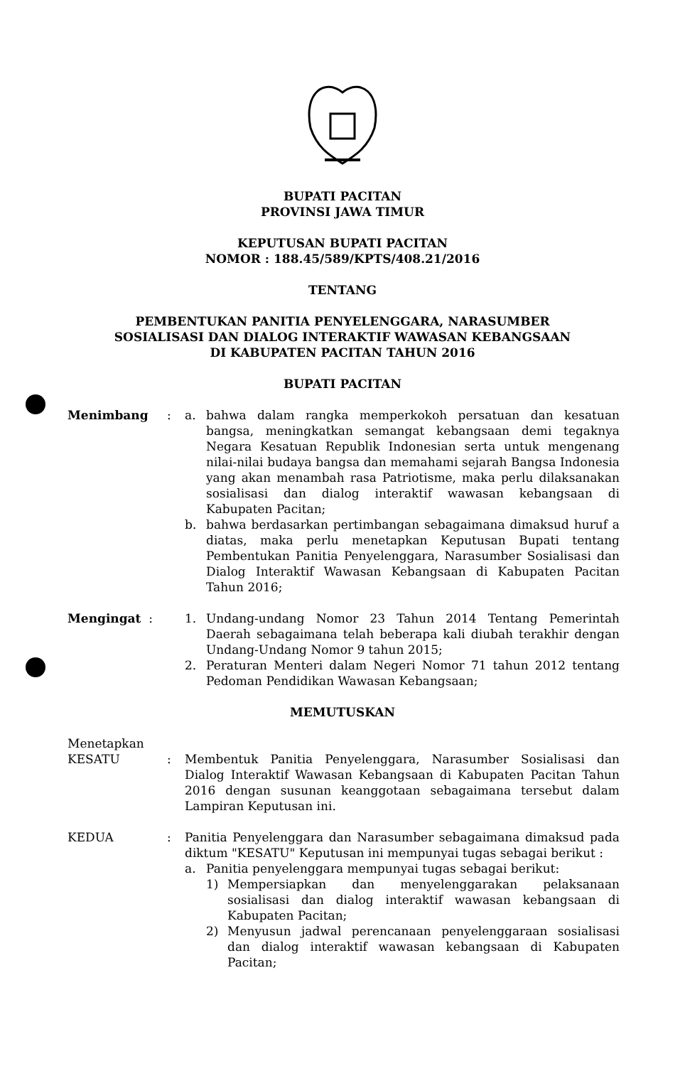BUPATI PACITAN
PROVINSI JAWA TIMUR
KEPUTUSAN BUPATI PACITAN
NOMOR : 188.45/589/KPTS/408.21/2016
TENTANG
PEMBENTUKAN PANITIA PENYELENGGARA, NARASUMBER
SOSIALISASI DAN DIALOG INTERAKTIF WAWASAN KEBANGSAAN
DI KABUPATEN PACITAN TAHUN 2016
BUPATI PACITAN
Menimbang : a. bahwa dalam rangka memperkokoh persatuan dan kesatuan bangsa, meningkatkan semangat kebangsaan demi tegaknya Negara Kesatuan Republik Indonesian serta untuk mengenang nilai-nilai budaya bangsa dan memahami sejarah Bangsa Indonesia yang akan menambah rasa Patriotisme, maka perlu dilaksanakan sosialisasi dan dialog interaktif wawasan kebangsaan di Kabupaten Pacitan;
b. bahwa berdasarkan pertimbangan sebagaimana dimaksud huruf a diatas, maka perlu menetapkan Keputusan Bupati tentang Pembentukan Panitia Penyelenggara, Narasumber Sosialisasi dan Dialog Interaktif Wawasan Kebangsaan di Kabupaten Pacitan Tahun 2016;
Mengingat : 1. Undang-undang Nomor 23 Tahun 2014 Tentang Pemerintah Daerah sebagaimana telah beberapa kali diubah terakhir dengan Undang-Undang Nomor 9 tahun 2015;
2. Peraturan Menteri dalam Negeri Nomor 71 tahun 2012 tentang Pedoman Pendidikan Wawasan Kebangsaan;
MEMUTUSKAN
Menetapkan
KESATU : Membentuk Panitia Penyelenggara, Narasumber Sosialisasi dan Dialog Interaktif Wawasan Kebangsaan di Kabupaten Pacitan Tahun 2016 dengan susunan keanggotaan sebagaimana tersebut dalam Lampiran Keputusan ini.
KEDUA : Panitia Penyelenggara dan Narasumber sebagaimana dimaksud pada diktum "KESATU" Keputusan ini mempunyai tugas sebagai berikut :
a. Panitia penyelenggara mempunyai tugas sebagai berikut:
1) Mempersiapkan dan menyelenggarakan pelaksanaan sosialisasi dan dialog interaktif wawasan kebangsaan di Kabupaten Pacitan;
2) Menyusun jadwal perencanaan penyelenggaraan sosialisasi dan dialog interaktif wawasan kebangsaan di Kabupaten Pacitan;